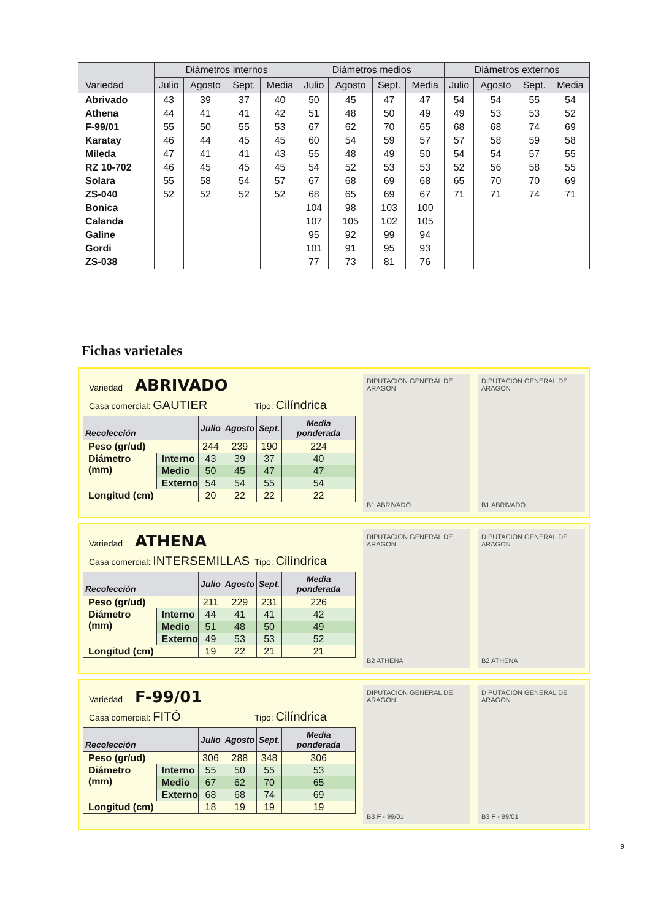| Variedad | Diámetros internos | | | | Diámetros medios | | | | Diámetros externos | | | |
| --- | --- | --- | --- | --- | --- | --- | --- | --- | --- | --- | --- | --- |
| | Julio | Agosto | Sept. | Media | Julio | Agosto | Sept. | Media | Julio | Agosto | Sept. | Media |
| Abrivado | 43 | 39 | 37 | 40 | 50 | 45 | 47 | 47 | 54 | 54 | 55 | 54 |
| Athena | 44 | 41 | 41 | 42 | 51 | 48 | 50 | 49 | 49 | 53 | 53 | 52 |
| F-99/01 | 55 | 50 | 55 | 53 | 67 | 62 | 70 | 65 | 68 | 68 | 74 | 69 |
| Karatay | 46 | 44 | 45 | 45 | 60 | 54 | 59 | 57 | 57 | 58 | 59 | 58 |
| Mileda | 47 | 41 | 41 | 43 | 55 | 48 | 49 | 50 | 54 | 54 | 57 | 55 |
| RZ 10-702 | 46 | 45 | 45 | 45 | 54 | 52 | 53 | 53 | 52 | 56 | 58 | 55 |
| Solara | 55 | 58 | 54 | 57 | 67 | 68 | 69 | 68 | 65 | 70 | 70 | 69 |
| ZS-040 | 52 | 52 | 52 | 52 | 68 | 65 | 69 | 67 | 71 | 71 | 74 | 71 |
| Bonica | | | | | 104 | 98 | 103 | 100 | | | | |
| Calanda | | | | | 107 | 105 | 102 | 105 | | | | |
| Galine | | | | | 95 | 92 | 99 | 94 | | | | |
| Gordi | | | | | 101 | 91 | 95 | 93 | | | | |
| ZS-038 | | | | | 77 | 73 | 81 | 76 | | | | |
Fichas varietales
Variedad ABRIVADO
Casa comercial: GAUTIER
Tipo: Cilíndrica
| Recolección | | Julio | Agosto | Sept. | Media ponderada |
| --- | --- | --- | --- | --- | --- |
| Peso (gr/ud) | | 244 | 239 | 190 | 224 |
| Diámetro (mm) | Interno | 43 | 39 | 37 | 40 |
| | Medio | 50 | 45 | 47 | 47 |
| | Externo | 54 | 54 | 55 | 54 |
| Longitud (cm) | | 20 | 22 | 22 | 22 |
DIPUTACION GENERAL DE ARAGON
B1 ABRIVADO
DIPUTACION GENERAL DE ARAGON
B1 ABRIVADO
Variedad ATHENA
Casa comercial: INTERSEMILLAS
Tipo: Cilíndrica
| Recolección | | Julio | Agosto | Sept. | Media ponderada |
| --- | --- | --- | --- | --- | --- |
| Peso (gr/ud) | | 211 | 229 | 231 | 226 |
| Diámetro (mm) | Interno | 44 | 41 | 41 | 42 |
| | Medio | 51 | 48 | 50 | 49 |
| | Externo | 49 | 53 | 53 | 52 |
| Longitud (cm) | | 19 | 22 | 21 | 21 |
DIPUTACION GENERAL DE ARAGON
B2 ATHENA
DIPUTACION GENERAL DE ARAGON
B2 ATHENA
Variedad F-99/01
Casa comercial: FITÓ
Tipo: Cilíndrica
| Recolección | | Julio | Agosto | Sept. | Media ponderada |
| --- | --- | --- | --- | --- | --- |
| Peso (gr/ud) | | 306 | 288 | 348 | 306 |
| Diámetro (mm) | Interno | 55 | 50 | 55 | 53 |
| | Medio | 67 | 62 | 70 | 65 |
| | Externo | 68 | 68 | 74 | 69 |
| Longitud (cm) | | 18 | 19 | 19 | 19 |
DIPUTACION GENERAL DE ARAGON
B3 F - 99/01
DIPUTACION GENERAL DE ARAGON
B3 F - 99/01
9